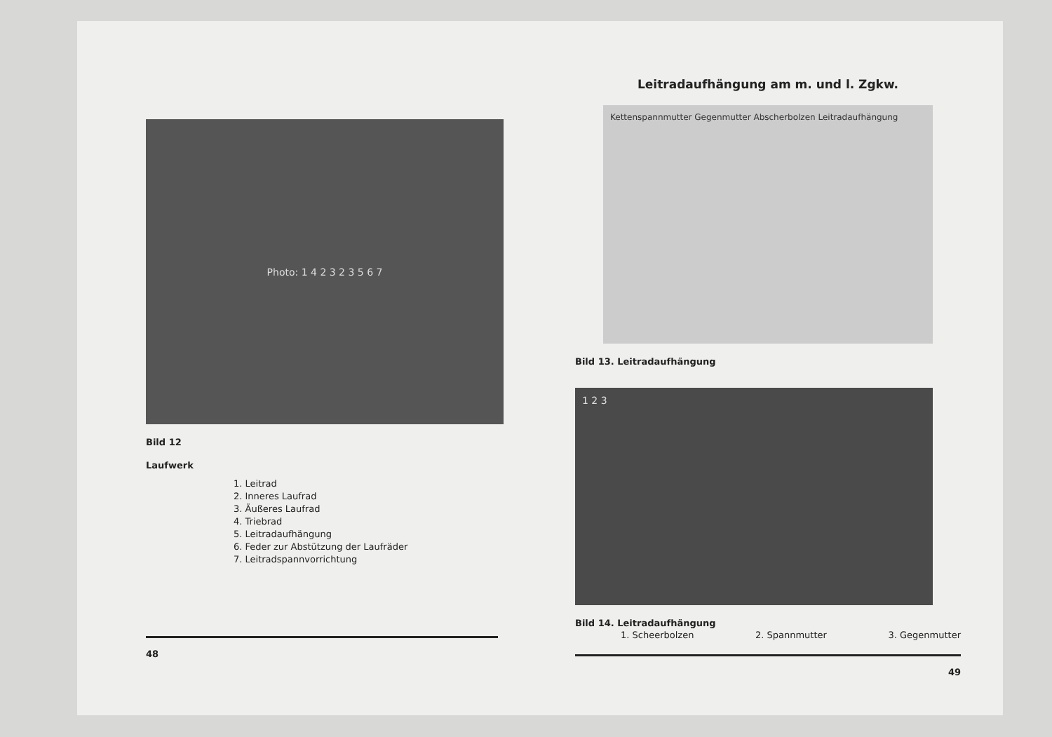Photo: 1 4 2 3 2 3 5 6 7
Bild 12
Laufwerk
1. Leitrad
2. Inneres Laufrad
3. Äußeres Laufrad
4. Triebrad
5. Leitradaufhängung
6. Feder zur Abstützung der Laufräder
7. Leitradspannvorrichtung
48
Leitradaufhängung am m. und l. Zgkw.
Kettenspannmutter Gegenmutter Abscherbolzen Leitradaufhängung
Bild 13. Leitradaufhängung
1 2 3
Bild 14. Leitradaufhängung
1. Scheerbolzen 2. Spannmutter 3. Gegenmutter
49